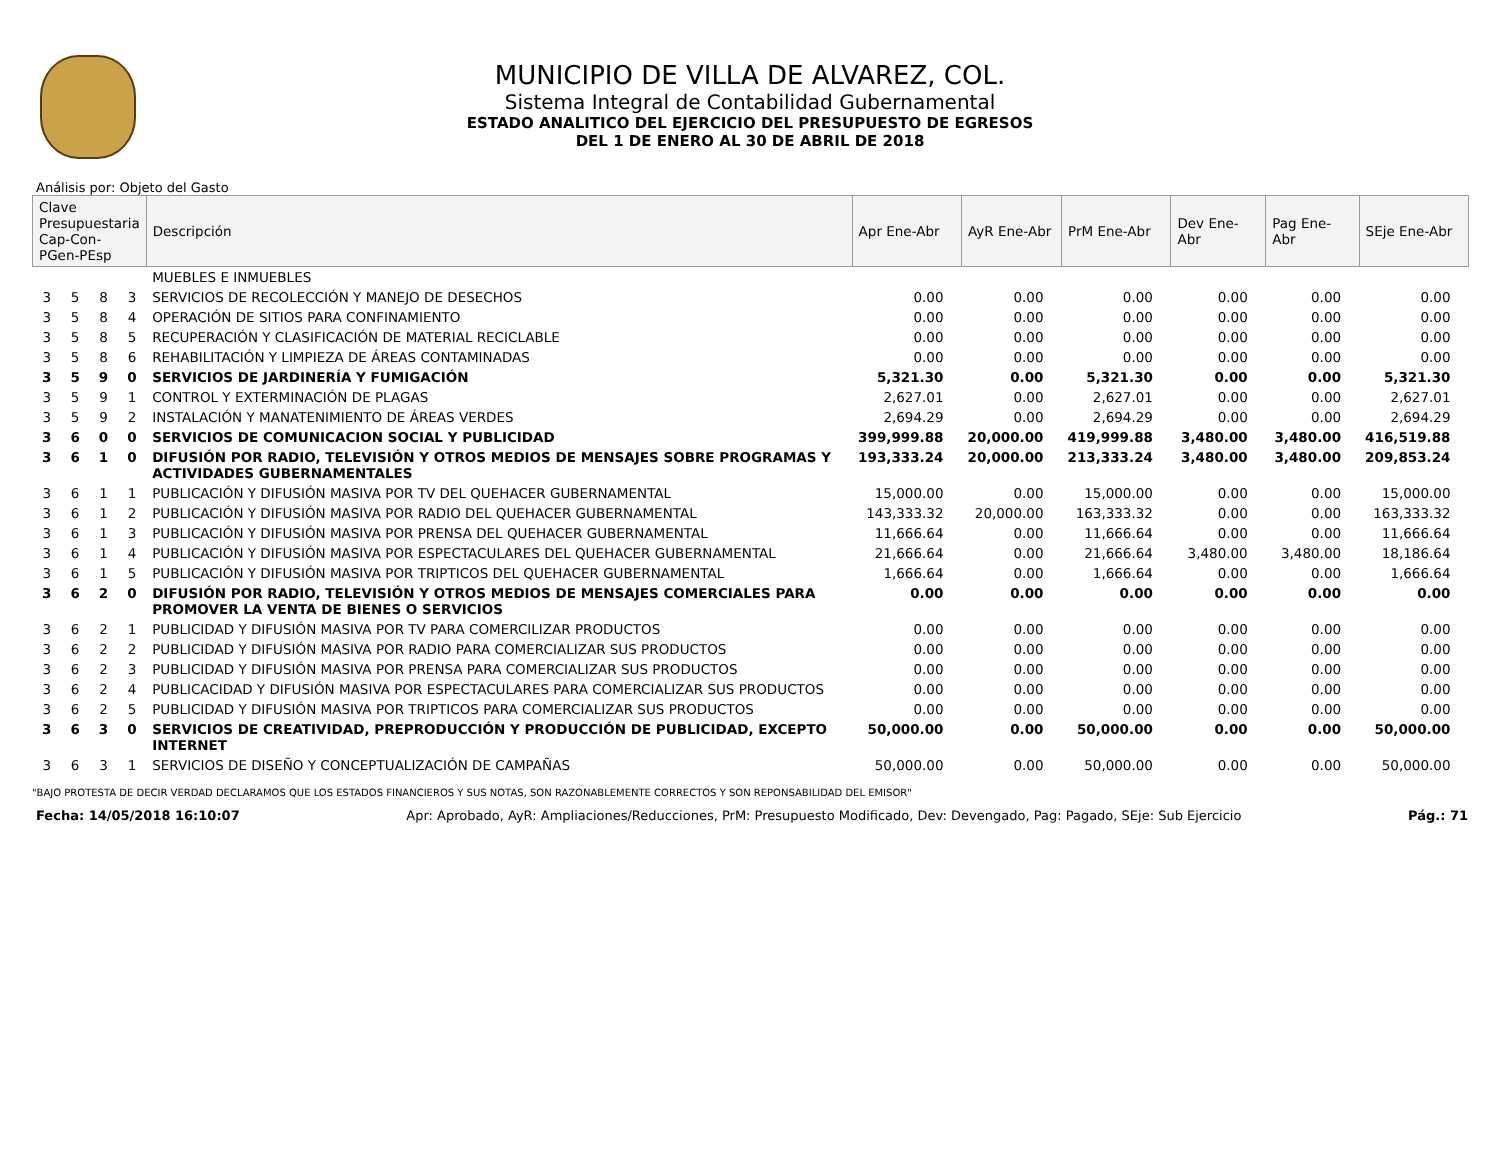MUNICIPIO DE VILLA DE ALVAREZ, COL.
Sistema Integral de Contabilidad Gubernamental
ESTADO ANALITICO DEL EJERCICIO DEL PRESUPUESTO DE EGRESOS
DEL 1 DE ENERO AL 30 DE ABRIL DE 2018
Análisis por: Objeto del Gasto
| Clave Presupuestaria Cap-Con-PGen-PEsp | | | | Descripción | Apr Ene-Abr | AyR Ene-Abr | PrM Ene-Abr | Dev Ene-Abr | Pag Ene-Abr | SEje Ene-Abr |
| --- | --- | --- | --- | --- | --- | --- | --- | --- | --- | --- |
| | | | | MUEBLES E INMUEBLES | | | | | | |
| 3 | 5 | 8 | 3 | SERVICIOS DE RECOLECCIÓN Y MANEJO DE DESECHOS | 0.00 | 0.00 | 0.00 | 0.00 | 0.00 | 0.00 |
| 3 | 5 | 8 | 4 | OPERACIÓN DE SITIOS PARA CONFINAMIENTO | 0.00 | 0.00 | 0.00 | 0.00 | 0.00 | 0.00 |
| 3 | 5 | 8 | 5 | RECUPERACIÓN Y CLASIFICACIÓN DE MATERIAL RECICLABLE | 0.00 | 0.00 | 0.00 | 0.00 | 0.00 | 0.00 |
| 3 | 5 | 8 | 6 | REHABILITACIÓN Y LIMPIEZA DE ÁREAS CONTAMINADAS | 0.00 | 0.00 | 0.00 | 0.00 | 0.00 | 0.00 |
| 3 | 5 | 9 | 0 | SERVICIOS DE JARDINERÍA Y FUMIGACIÓN | 5,321.30 | 0.00 | 5,321.30 | 0.00 | 0.00 | 5,321.30 |
| 3 | 5 | 9 | 1 | CONTROL Y EXTERMINACIÓN DE PLAGAS | 2,627.01 | 0.00 | 2,627.01 | 0.00 | 0.00 | 2,627.01 |
| 3 | 5 | 9 | 2 | INSTALACIÓN Y MANATENIMIENTO DE ÁREAS VERDES | 2,694.29 | 0.00 | 2,694.29 | 0.00 | 0.00 | 2,694.29 |
| 3 | 6 | 0 | 0 | SERVICIOS DE COMUNICACION SOCIAL Y PUBLICIDAD | 399,999.88 | 20,000.00 | 419,999.88 | 3,480.00 | 3,480.00 | 416,519.88 |
| 3 | 6 | 1 | 0 | DIFUSIÓN POR RADIO, TELEVISIÓN Y OTROS MEDIOS DE MENSAJES SOBRE PROGRAMAS Y ACTIVIDADES GUBERNAMENTALES | 193,333.24 | 20,000.00 | 213,333.24 | 3,480.00 | 3,480.00 | 209,853.24 |
| 3 | 6 | 1 | 1 | PUBLICACIÓN Y DIFUSIÓN MASIVA POR TV DEL QUEHACER GUBERNAMENTAL | 15,000.00 | 0.00 | 15,000.00 | 0.00 | 0.00 | 15,000.00 |
| 3 | 6 | 1 | 2 | PUBLICACIÓN Y DIFUSIÓN MASIVA POR RADIO DEL QUEHACER GUBERNAMENTAL | 143,333.32 | 20,000.00 | 163,333.32 | 0.00 | 0.00 | 163,333.32 |
| 3 | 6 | 1 | 3 | PUBLICACIÓN Y DIFUSIÓN MASIVA POR PRENSA DEL QUEHACER GUBERNAMENTAL | 11,666.64 | 0.00 | 11,666.64 | 0.00 | 0.00 | 11,666.64 |
| 3 | 6 | 1 | 4 | PUBLICACIÓN Y DIFUSIÓN MASIVA POR ESPECTACULARES DEL QUEHACER GUBERNAMENTAL | 21,666.64 | 0.00 | 21,666.64 | 3,480.00 | 3,480.00 | 18,186.64 |
| 3 | 6 | 1 | 5 | PUBLICACIÓN Y DIFUSIÓN MASIVA POR TRIPTICOS DEL QUEHACER GUBERNAMENTAL | 1,666.64 | 0.00 | 1,666.64 | 0.00 | 0.00 | 1,666.64 |
| 3 | 6 | 2 | 0 | DIFUSIÓN POR RADIO, TELEVISIÓN Y OTROS MEDIOS DE MENSAJES COMERCIALES PARA PROMOVER LA VENTA DE BIENES O SERVICIOS | 0.00 | 0.00 | 0.00 | 0.00 | 0.00 | 0.00 |
| 3 | 6 | 2 | 1 | PUBLICIDAD Y DIFUSIÓN MASIVA POR TV PARA COMERCILIZAR PRODUCTOS | 0.00 | 0.00 | 0.00 | 0.00 | 0.00 | 0.00 |
| 3 | 6 | 2 | 2 | PUBLICIDAD Y DIFUSIÓN MASIVA POR RADIO PARA COMERCIALIZAR SUS PRODUCTOS | 0.00 | 0.00 | 0.00 | 0.00 | 0.00 | 0.00 |
| 3 | 6 | 2 | 3 | PUBLICIDAD Y DIFUSIÓN MASIVA POR PRENSA PARA COMERCIALIZAR SUS PRODUCTOS | 0.00 | 0.00 | 0.00 | 0.00 | 0.00 | 0.00 |
| 3 | 6 | 2 | 4 | PUBLICACIDAD Y DIFUSIÓN MASIVA POR ESPECTACULARES PARA COMERCIALIZAR SUS PRODUCTOS | 0.00 | 0.00 | 0.00 | 0.00 | 0.00 | 0.00 |
| 3 | 6 | 2 | 5 | PUBLICIDAD Y DIFUSIÓN MASIVA POR TRIPTICOS PARA COMERCIALIZAR SUS PRODUCTOS | 0.00 | 0.00 | 0.00 | 0.00 | 0.00 | 0.00 |
| 3 | 6 | 3 | 0 | SERVICIOS DE CREATIVIDAD, PREPRODUCCIÓN Y PRODUCCIÓN DE PUBLICIDAD, EXCEPTO INTERNET | 50,000.00 | 0.00 | 50,000.00 | 0.00 | 0.00 | 50,000.00 |
| 3 | 6 | 3 | 1 | SERVICIOS DE DISEÑO Y CONCEPTUALIZACIÓN DE CAMPAÑAS | 50,000.00 | 0.00 | 50,000.00 | 0.00 | 0.00 | 50,000.00 |
"BAJO PROTESTA DE DECIR VERDAD DECLARAMOS QUE LOS ESTADOS FINANCIEROS Y SUS NOTAS, SON RAZONABLEMENTE CORRECTOS Y SON REPONSABILIDAD DEL EMISOR"
Fecha: 14/05/2018 16:10:07 Apr: Aprobado, AyR: Ampliaciones/Reducciones, PrM: Presupuesto Modificado, Dev: Devengado, Pag: Pagado, SEje: Sub Ejercicio Pág.: 71